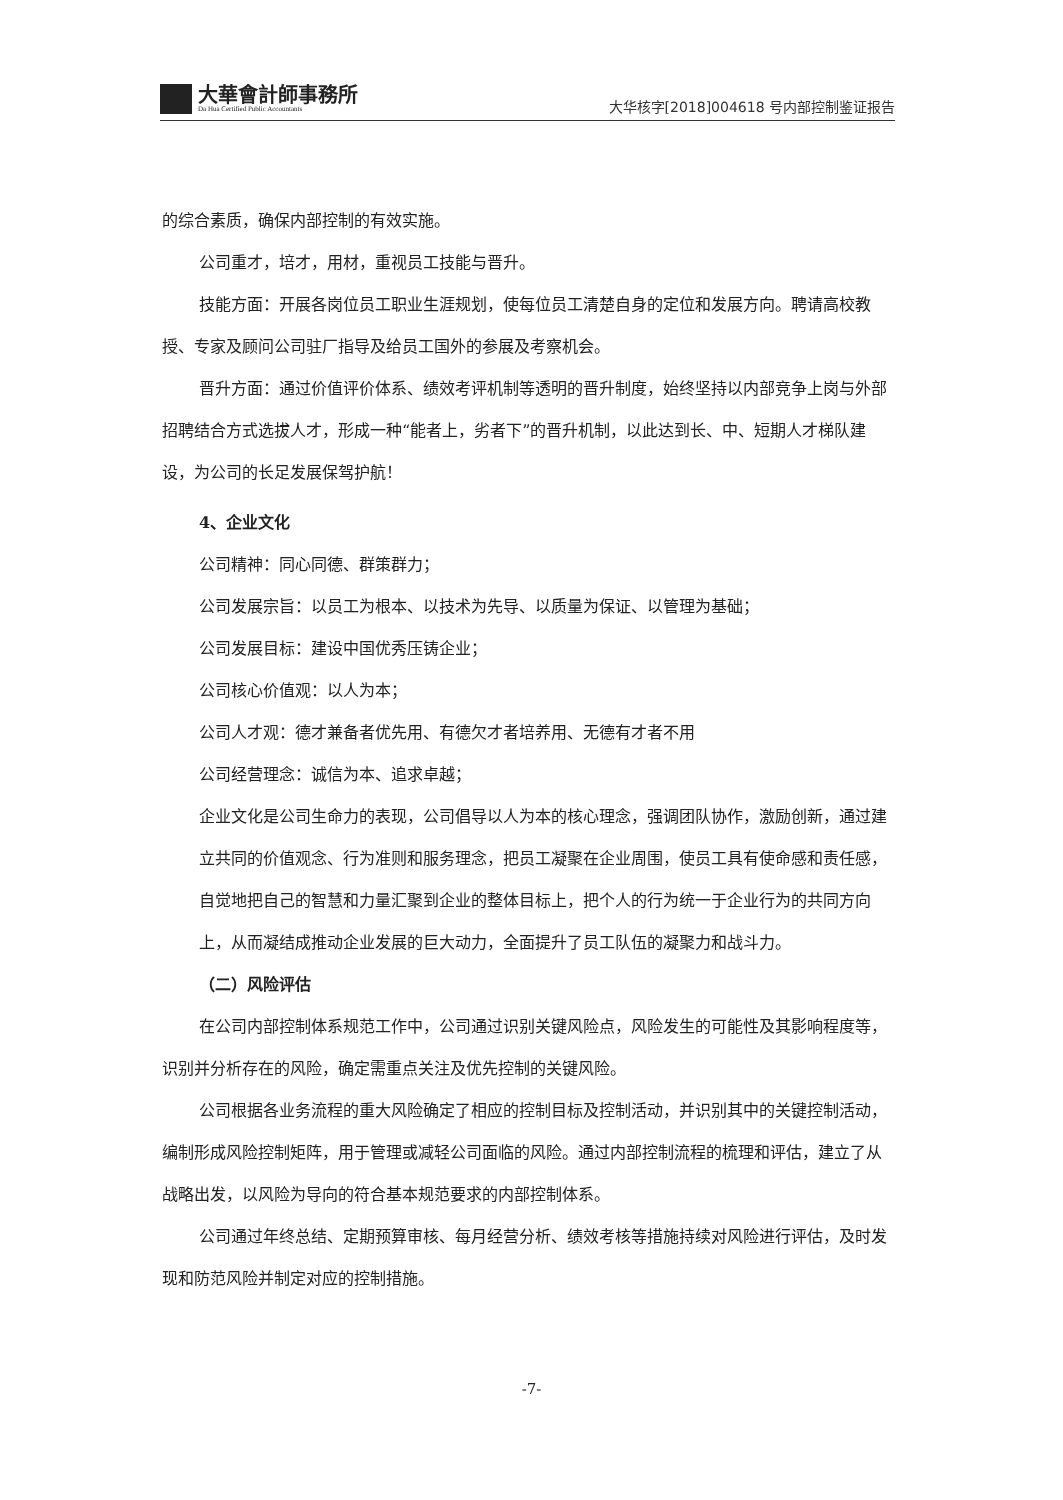大華會計師事務所
Da Hua Certified Public Accountants
大华核字[2018]004618 号内部控制鉴证报告
的综合素质，确保内部控制的有效实施。
公司重才，培才，用材，重视员工技能与晋升。
技能方面：开展各岗位员工职业生涯规划，使每位员工清楚自身的定位和发展方向。聘请高校教授、专家及顾问公司驻厂指导及给员工国外的参展及考察机会。
晋升方面：通过价值评价体系、绩效考评机制等透明的晋升制度，始终坚持以内部竞争上岗与外部招聘结合方式选拔人才，形成一种“能者上，劣者下”的晋升机制，以此达到长、中、短期人才梯队建设，为公司的长足发展保驾护航！
4、企业文化
公司精神：同心同德、群策群力；
公司发展宗旨：以员工为根本、以技术为先导、以质量为保证、以管理为基础；
公司发展目标：建设中国优秀压铸企业；
公司核心价值观：以人为本；
公司人才观：德才兼备者优先用、有德欠才者培养用、无德有才者不用
公司经营理念：诚信为本、追求卓越；
企业文化是公司生命力的表现，公司倡导以人为本的核心理念，强调团队协作，激励创新，通过建立共同的价值观念、行为准则和服务理念，把员工凝聚在企业周围，使员工具有使命感和责任感，自觉地把自己的智慧和力量汇聚到企业的整体目标上，把个人的行为统一于企业行为的共同方向上，从而凝结成推动企业发展的巨大动力，全面提升了员工队伍的凝聚力和战斗力。
（二）风险评估
在公司内部控制体系规范工作中，公司通过识别关键风险点，风险发生的可能性及其影响程度等，识别并分析存在的风险，确定需重点关注及优先控制的关键风险。
公司根据各业务流程的重大风险确定了相应的控制目标及控制活动，并识别其中的关键控制活动，编制形成风险控制矩阵，用于管理或减轻公司面临的风险。通过内部控制流程的梳理和评估，建立了从战略出发，以风险为导向的符合基本规范要求的内部控制体系。
公司通过年终总结、定期预算审核、每月经营分析、绩效考核等措施持续对风险进行评估，及时发现和防范风险并制定对应的控制措施。
-7-